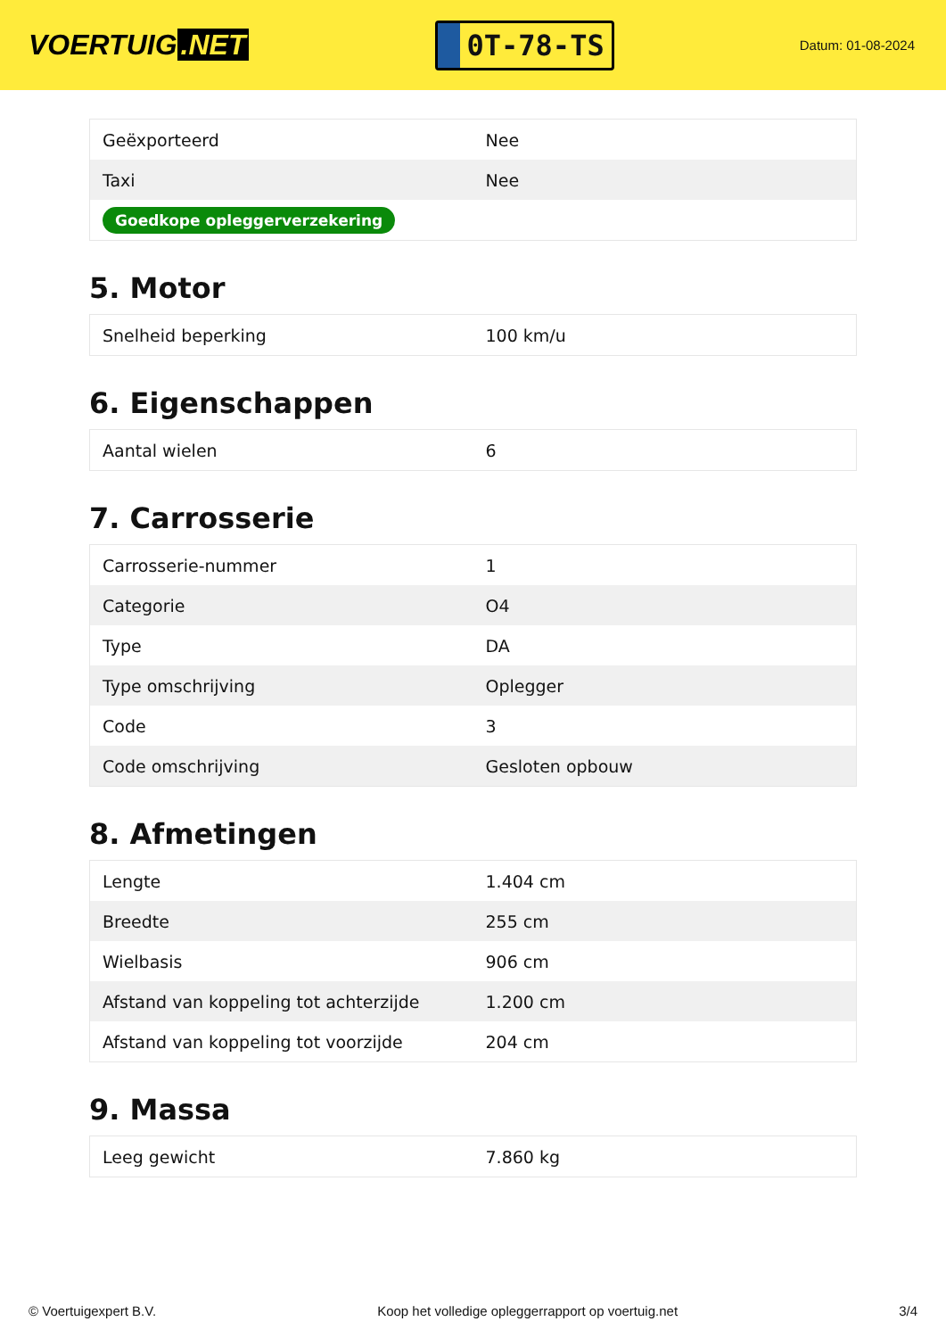VOERTUIG.NET
0T-78-TS
Datum: 01-08-2024
| Geëxporteerd | Nee |
| Taxi | Nee |
| Goedkope opleggerverzekering | |
5. Motor
| Snelheid beperking | 100 km/u |
6. Eigenschappen
| Aantal wielen | 6 |
7. Carrosserie
| Carrosserie-nummer | 1 |
| Categorie | O4 |
| Type | DA |
| Type omschrijving | Oplegger |
| Code | 3 |
| Code omschrijving | Gesloten opbouw |
8. Afmetingen
| Lengte | 1.404 cm |
| Breedte | 255 cm |
| Wielbasis | 906 cm |
| Afstand van koppeling tot achterzijde | 1.200 cm |
| Afstand van koppeling tot voorzijde | 204 cm |
9. Massa
| Leeg gewicht | 7.860 kg |
© Voertuigexpert B.V. Koop het volledige opleggerrapport op voertuig.net 3/4